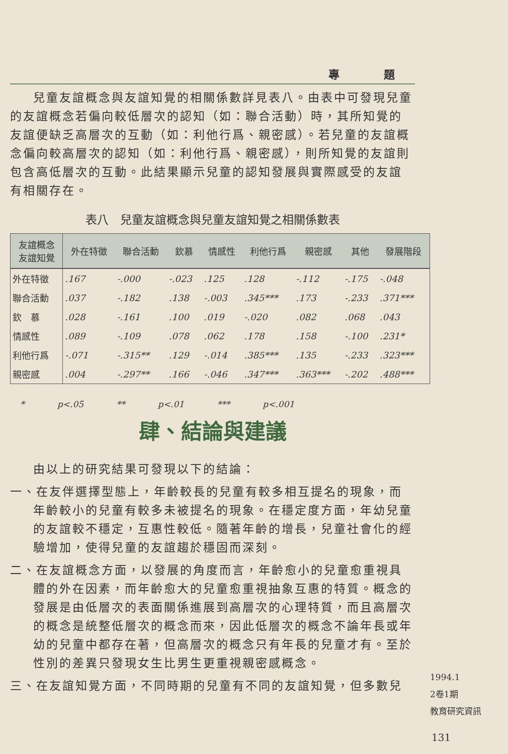專 題
兒童友誼概念與友誼知覺的相關係數詳見表八。由表中可發現兒童的友誼概念若偏向較低層次的認知（如：聯合活動）時，其所知覺的友誼便缺乏高層次的互動（如：利他行爲、親密感）。若兒童的友誼概念偏向較高層次的認知（如：利他行爲、親密感），則所知覺的友誼則包含高低層次的互動。此結果顯示兒童的認知發展與實際感受的友誼有相關存在。
表八　兒童友誼概念與兒童友誼知覺之相關係數表
| 友誼概念 友誼知覺 | 外在特徵 | 聯合活動 | 欽慕 | 情感性 | 利他行爲 | 親密感 | 其他 | 發展階段 |
| --- | --- | --- | --- | --- | --- | --- | --- | --- |
| 外在特徵 | .167 | -.000 | -.023 | .125 | .128 | -.112 | -.175 | -.048 |
| 聯合活動 | .037 | -.182 | .138 | -.003 | .345*** | .173 | -.233 | .371*** |
| 欽 慕 | .028 | -.161 | .100 | .019 | -.020 | .082 | .068 | .043 |
| 情感性 | .089 | -.109 | .078 | .062 | .178 | .158 | -.100 | .231* |
| 利他行爲 | -.071 | -.315** | .129 | -.014 | .385*** | .135 | -.233 | .323*** |
| 親密感 | .004 | -.297** | .166 | -.046 | .347*** | .363*** | -.202 | .488*** |
* p<.05 ** p<.01 *** p<.001
肆、結論與建議
由以上的研究結果可發現以下的結論：
一、在友伴選擇型態上，年齡較長的兒童有較多相互提名的現象，而年齡較小的兒童有較多未被提名的現象。在穩定度方面，年幼兒童的友誼較不穩定，互惠性較低。隨著年齡的增長，兒童社會化的經驗增加，使得兒童的友誼趨於穩固而深刻。
二、在友誼概念方面，以發展的角度而言，年齡愈小的兒童愈重視具體的外在因素，而年齡愈大的兒童愈重視抽象互惠的特質。概念的發展是由低層次的表面關係進展到高層次的心理特質，而且高層次的概念是統整低層次的概念而來，因此低層次的概念不論年長或年幼的兒童中都存在著，但高層次的概念只有年長的兒童才有。至於性別的差異只發現女生比男生更重視親密感概念。
三、在友誼知覺方面，不同時期的兒童有不同的友誼知覺，但多數兒
1994.1
2卷1期
教育研究資訊
131